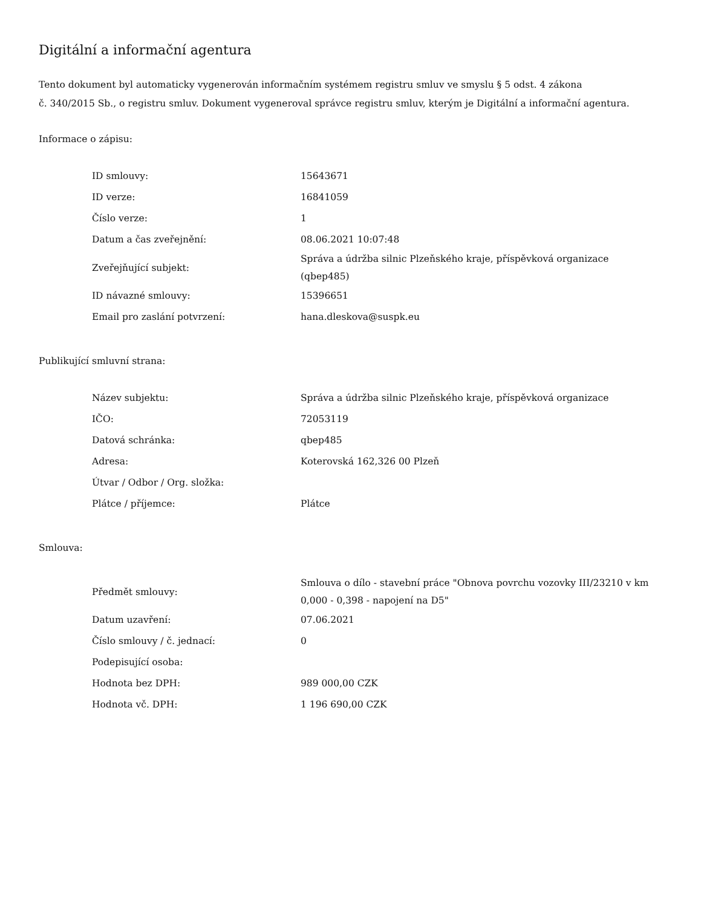Digitální a informační agentura
Tento dokument byl automaticky vygenerován informačním systémem registru smluv ve smyslu § 5 odst. 4 zákona
č. 340/2015 Sb., o registru smluv. Dokument vygeneroval správce registru smluv, kterým je Digitální a informační agentura.
Informace o zápisu:
| ID smlouvy: | 15643671 |
| ID verze: | 16841059 |
| Číslo verze: | 1 |
| Datum a čas zveřejnění: | 08.06.2021 10:07:48 |
| Zveřejňující subjekt: | Správa a údržba silnic Plzeňského kraje, příspěvková organizace (qbep485) |
| ID návazné smlouvy: | 15396651 |
| Email pro zaslání potvrzení: | hana.dleskova@suspk.eu |
Publikující smluvní strana:
| Název subjektu: | Správa a údržba silnic Plzeňského kraje, příspěvková organizace |
| IČO: | 72053119 |
| Datová schránka: | qbep485 |
| Adresa: | Koterovská 162,326 00 Plzeň |
| Útvar / Odbor / Org. složka: | |
| Plátce / příjemce: | Plátce |
Smlouva:
| Předmět smlouvy: | Smlouva o dílo - stavební práce "Obnova povrchu vozovky III/23210 v km 0,000 - 0,398 - napojení na D5" |
| Datum uzavření: | 07.06.2021 |
| Číslo smlouvy / č. jednací: | 0 |
| Podepisující osoba: | |
| Hodnota bez DPH: | 989 000,00 CZK |
| Hodnota vč. DPH: | 1 196 690,00 CZK |